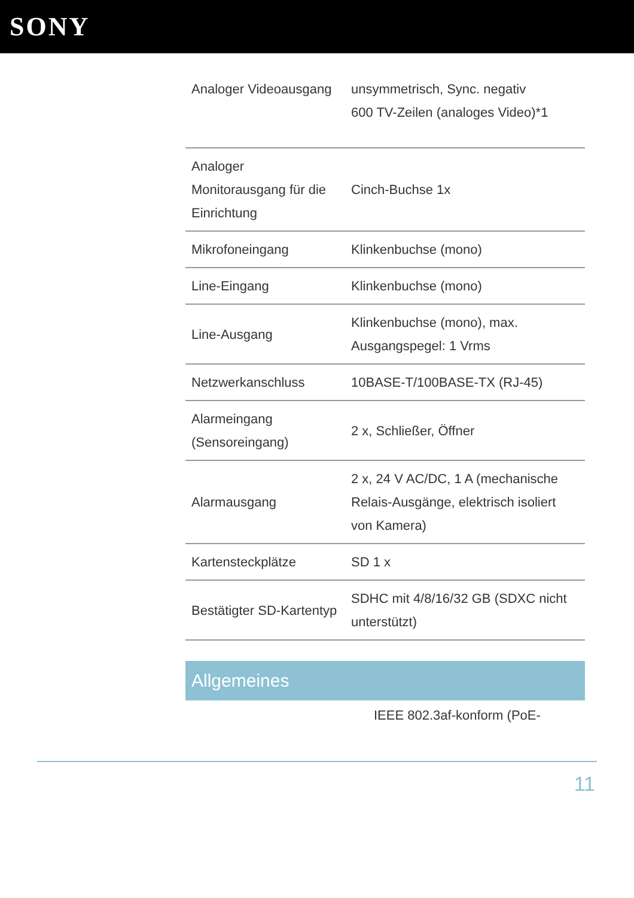SONY
| Analoger Videoausgang | unsymmetrisch, Sync. negativ 600 TV-Zeilen (analoges Video)*1 |
| Analoger Monitorausgang für die Einrichtung | Cinch-Buchse 1x |
| Mikrofoneingang | Klinkenbuchse (mono) |
| Line-Eingang | Klinkenbuchse (mono) |
| Line-Ausgang | Klinkenbuchse (mono), max. Ausgangspegel: 1 Vrms |
| Netzwerkanschluss | 10BASE-T/100BASE-TX (RJ-45) |
| Alarmeingang (Sensoreingang) | 2 x, Schließer, Öffner |
| Alarmausgang | 2 x, 24 V AC/DC, 1 A (mechanische Relais-Ausgänge, elektrisch isoliert von Kamera) |
| Kartensteckplätze | SD 1 x |
| Bestätigter SD-Kartentyp | SDHC mit 4/8/16/32 GB (SDXC nicht unterstützt) |
Allgemeines
IEEE 802.3af-konform (PoE-
11